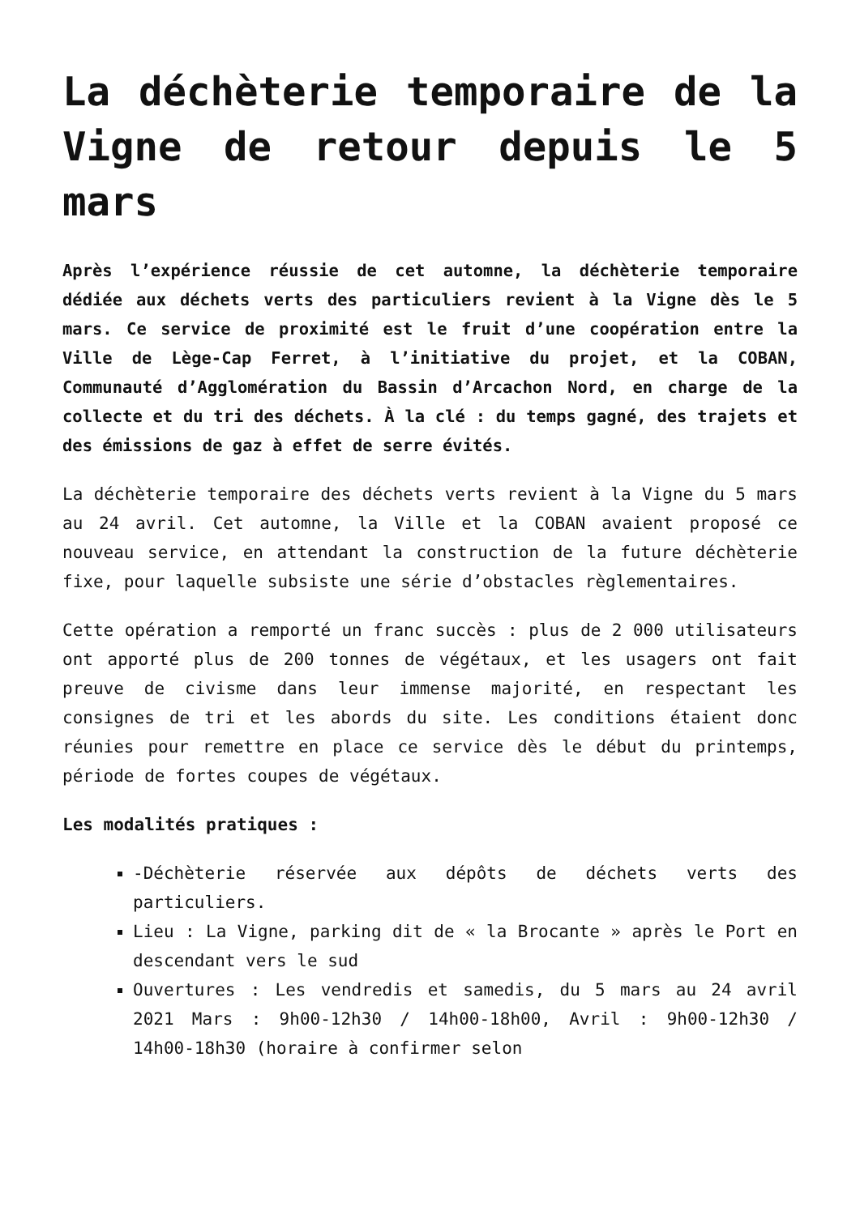La déchèterie temporaire de la Vigne de retour depuis le 5 mars
Après l’expérience réussie de cet automne, la déchèterie temporaire dédiée aux déchets verts des particuliers revient à la Vigne dès le 5 mars. Ce service de proximité est le fruit d’une coopération entre la Ville de Lège-Cap Ferret, à l’initiative du projet, et la COBAN, Communauté d’Agglomération du Bassin d’Arcachon Nord, en charge de la collecte et du tri des déchets. À la clé : du temps gagné, des trajets et des émissions de gaz à effet de serre évités.
La déchèterie temporaire des déchets verts revient à la Vigne du 5 mars au 24 avril. Cet automne, la Ville et la COBAN avaient proposé ce nouveau service, en attendant la construction de la future déchèterie fixe, pour laquelle subsiste une série d’obstacles règlementaires.
Cette opération a remporté un franc succès : plus de 2 000 utilisateurs ont apporté plus de 200 tonnes de végétaux, et les usagers ont fait preuve de civisme dans leur immense majorité, en respectant les consignes de tri et les abords du site. Les conditions étaient donc réunies pour remettre en place ce service dès le début du printemps, période de fortes coupes de végétaux.
Les modalités pratiques :
-Déchèterie réservée aux dépôts de déchets verts des particuliers.
Lieu : La Vigne, parking dit de « la Brocante » après le Port en descendant vers le sud
Ouvertures : Les vendredis et samedis, du 5 mars au 24 avril 2021 Mars : 9h00-12h30 / 14h00-18h00, Avril : 9h00-12h30 / 14h00-18h30 (horaire à confirmer selon